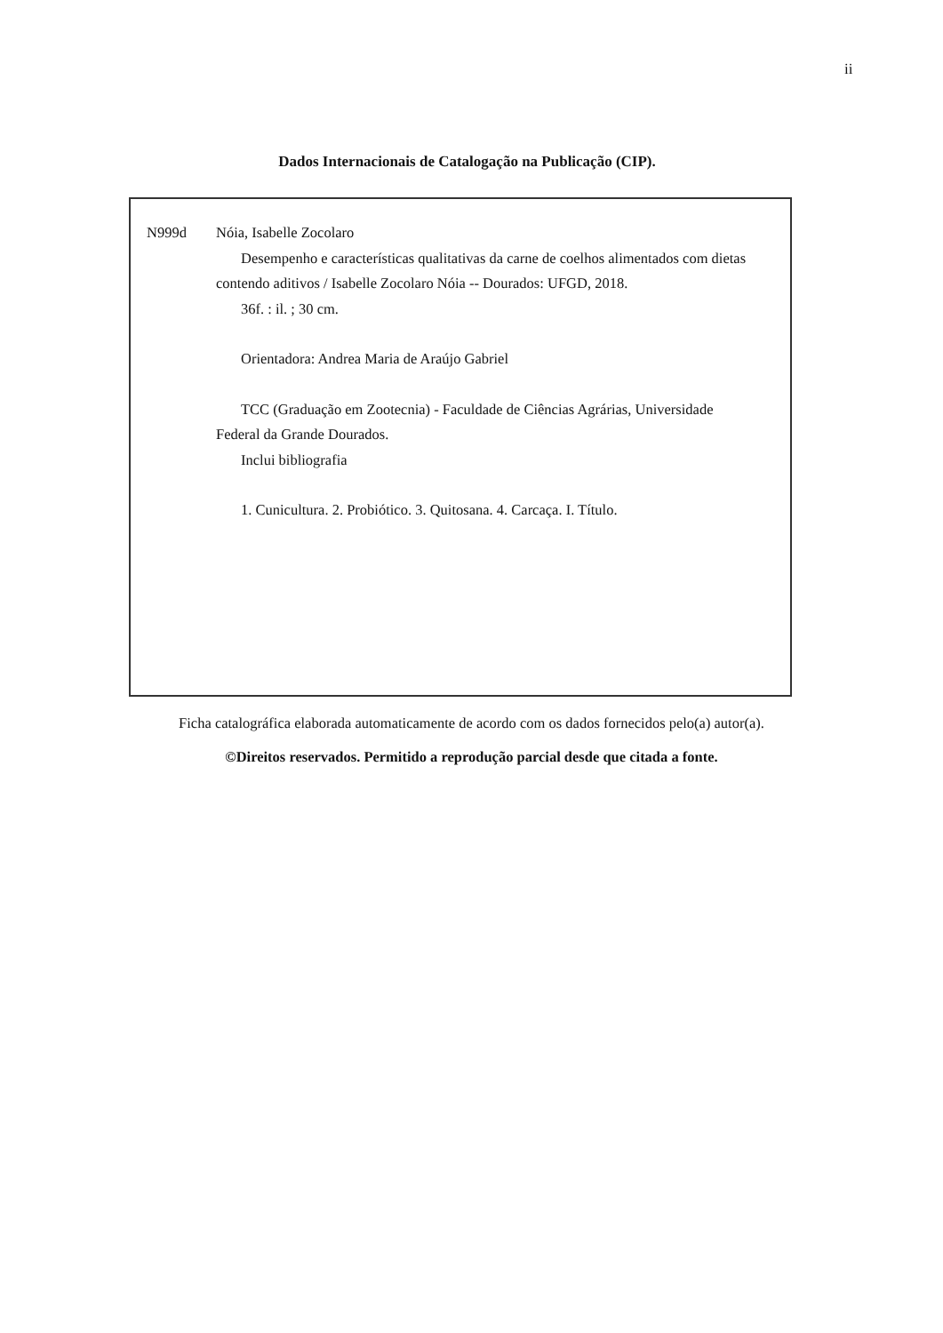ii
Dados Internacionais de Catalogação na Publicação (CIP).
N999d Nóia, Isabelle Zocolaro
Desempenho e características qualitativas da carne de coelhos alimentados com dietas contendo aditivos / Isabelle Zocolaro Nóia -- Dourados: UFGD, 2018.
36f. : il. ; 30 cm.
Orientadora: Andrea Maria de Araújo Gabriel
TCC (Graduação em Zootecnia) - Faculdade de Ciências Agrárias, Universidade Federal da Grande Dourados.
Inclui bibliografia
1. Cunicultura. 2. Probiótico. 3. Quitosana. 4. Carcaça. I. Título.
Ficha catalográfica elaborada automaticamente de acordo com os dados fornecidos pelo(a) autor(a).
©Direitos reservados. Permitido a reprodução parcial desde que citada a fonte.